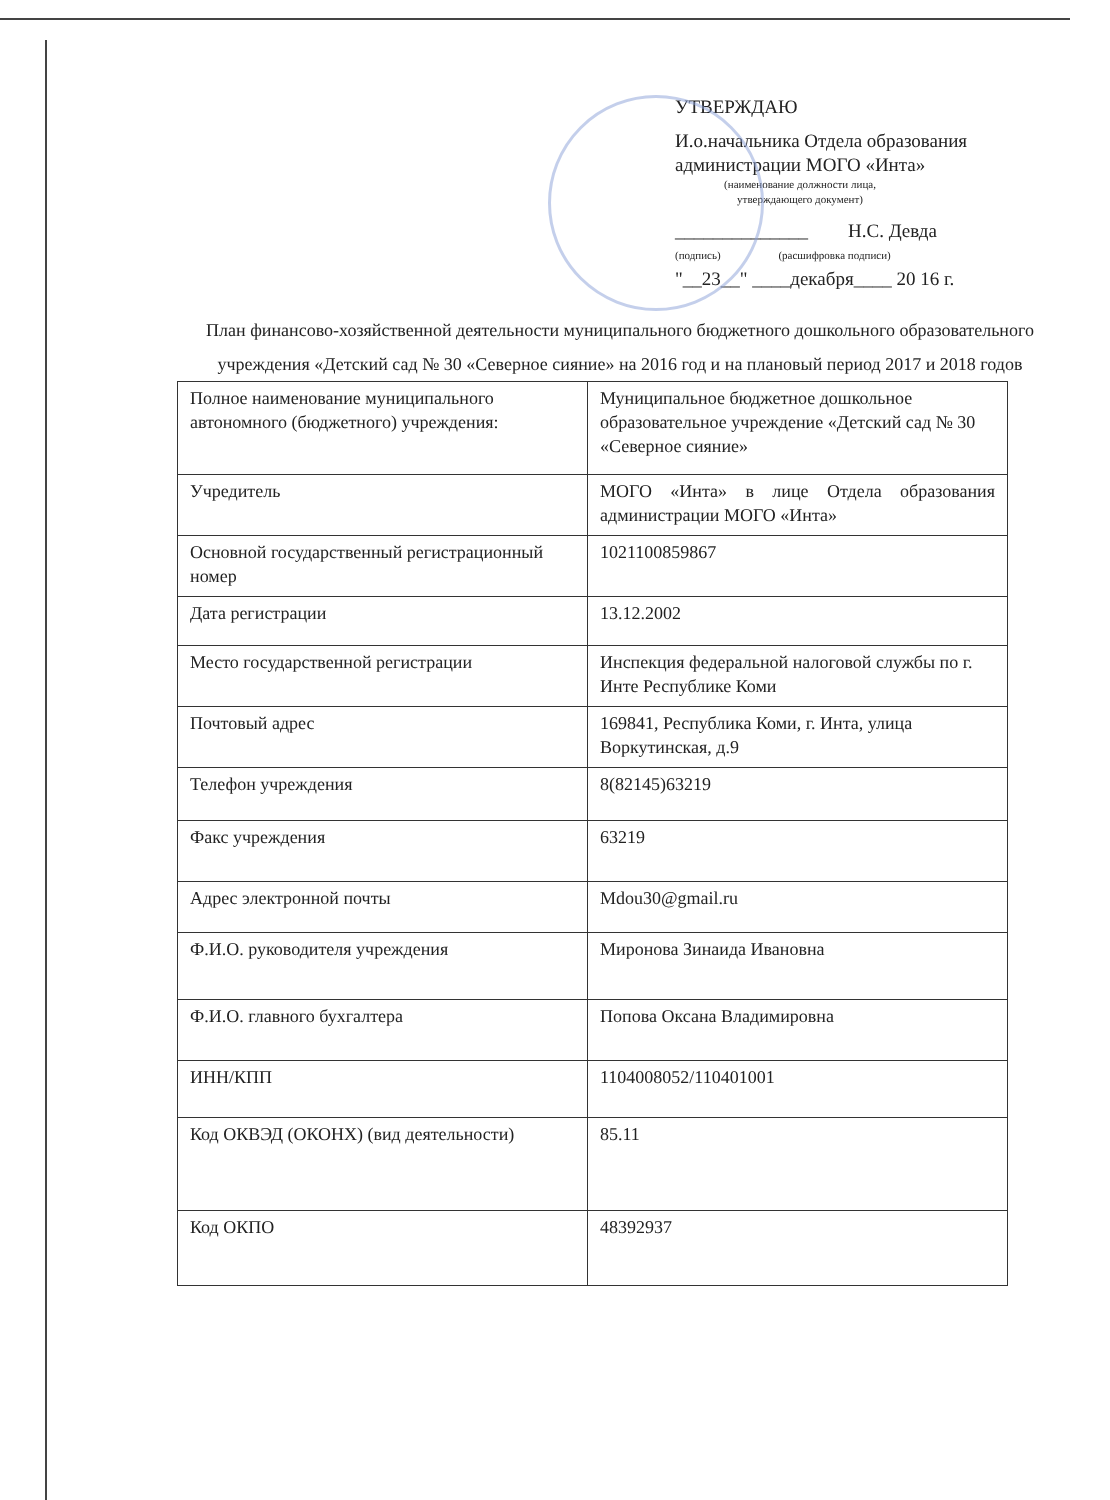УТВЕРЖДАЮ
И.о.начальника Отдела образования
администрации МОГО «Инта»
(наименование должности лица,
утверждающего документ)
______________ Н.С. Девда
(подпись) (расшифровка подписи)
"__23__" ____декабря____ 20 16 г.
План финансово-хозяйственной деятельности муниципального бюджетного дошкольного образовательного учреждения «Детский сад № 30 «Северное сияние» на 2016 год и на плановый период 2017 и 2018 годов
| Полное наименование муниципального автономного (бюджетного) учреждения: | Муниципальное бюджетное дошкольное образовательное учреждение «Детский сад № 30 «Северное сияние» |
| Учредитель | МОГО «Инта» в лице Отдела образования администрации МОГО «Инта» |
| Основной государственный регистрационный номер | 1021100859867 |
| Дата регистрации | 13.12.2002 |
| Место государственной регистрации | Инспекция федеральной налоговой службы по г. Инте Республике Коми |
| Почтовый адрес | 169841, Республика Коми, г. Инта, улица Воркутинская, д.9 |
| Телефон учреждения | 8(82145)63219 |
| Факс учреждения | 63219 |
| Адрес электронной почты | Mdou30@gmail.ru |
| Ф.И.О. руководителя учреждения | Миронова Зинаида Ивановна |
| Ф.И.О. главного бухгалтера | Попова Оксана Владимировна |
| ИНН/КПП | 1104008052/110401001 |
| Код ОКВЭД (ОКОНХ) (вид деятельности) | 85.11 |
| Код ОКПО | 48392937 |